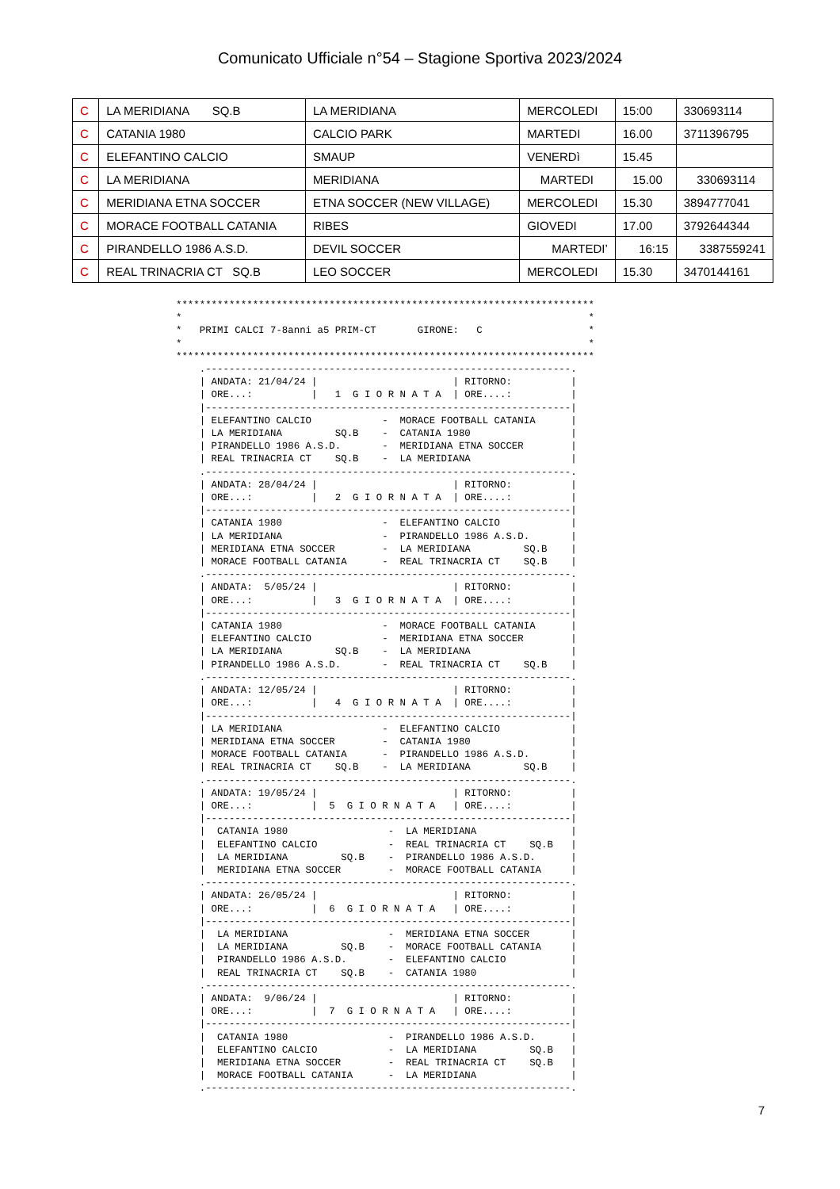Comunicato Ufficiale n°54 – Stagione Sportiva 2023/2024
| C | LA MERIDIANA SQ.B | LA MERIDIANA | MERCOLEDI | 15:00 | 330693114 |
| C | CATANIA 1980 | CALCIO PARK | MARTEDI | 16.00 | 3711396795 |
| C | ELEFANTINO CALCIO | SMAUP | VENERDì | 15.45 | |
| C | LA MERIDIANA | MERIDIANA | MARTEDI | 15.00 | 330693114 |
| C | MERIDIANA ETNA SOCCER | ETNA SOCCER (NEW VILLAGE) | MERCOLEDI | 15.30 | 3894777041 |
| C | MORACE FOOTBALL CATANIA | RIBES | GIOVEDI | 17.00 | 3792644344 |
| C | PIRANDELLO 1986 A.S.D. | DEVIL SOCCER | MARTEDI’ | 16:15 | 3387559241 |
| C | REAL TRINACRIA CT SQ.B | LEO SOCCER | MERCOLEDI | 15.30 | 3470144161 |
***********************************************************************
*                                                                     *
*   PRIMI CALCI 7-8anni a5 PRIM-CT       GIRONE:   C                  *
*                                                                     *
***********************************************************************
    .--------------------------------------------------------------.
    | ANDATA: 21/04/24 |                       | RITORNO:          |
    | ORE...:          |   1  G I O R N A T A  | ORE....:          |
    |--------------------------------------------------------------|
    | ELEFANTINO CALCIO            -  MORACE FOOTBALL CATANIA      |
    | LA MERIDIANA         SQ.B    -  CATANIA 1980                 |
    | PIRANDELLO 1986 A.S.D.       -  MERIDIANA ETNA SOCCER        |
    | REAL TRINACRIA CT    SQ.B    -  LA MERIDIANA                 |
    .--------------------------------------------------------------.
    | ANDATA: 28/04/24 |                       | RITORNO:          |
    | ORE...:          |   2  G I O R N A T A  | ORE....:          |
    |--------------------------------------------------------------|
    | CATANIA 1980                 -  ELEFANTINO CALCIO            |
    | LA MERIDIANA                 -  PIRANDELLO 1986 A.S.D.       |
    | MERIDIANA ETNA SOCCER        -  LA MERIDIANA         SQ.B    |
    | MORACE FOOTBALL CATANIA      -  REAL TRINACRIA CT    SQ.B    |
    .--------------------------------------------------------------.
    | ANDATA:  5/05/24 |                       | RITORNO:          |
    | ORE...:          |   3  G I O R N A T A  | ORE....:          |
    |--------------------------------------------------------------|
    | CATANIA 1980                 -  MORACE FOOTBALL CATANIA      |
    | ELEFANTINO CALCIO            -  MERIDIANA ETNA SOCCER        |
    | LA MERIDIANA         SQ.B    -  LA MERIDIANA                 |
    | PIRANDELLO 1986 A.S.D.       -  REAL TRINACRIA CT    SQ.B    |
    .--------------------------------------------------------------.
    | ANDATA: 12/05/24 |                       | RITORNO:          |
    | ORE...:          |   4  G I O R N A T A  | ORE....:          |
    |--------------------------------------------------------------|
    | LA MERIDIANA                 -  ELEFANTINO CALCIO            |
    | MERIDIANA ETNA SOCCER        -  CATANIA 1980                 |
    | MORACE FOOTBALL CATANIA      -  PIRANDELLO 1986 A.S.D.       |
    | REAL TRINACRIA CT    SQ.B    -  LA MERIDIANA         SQ.B    |
    .--------------------------------------------------------------.
    | ANDATA: 19/05/24 |                       | RITORNO:          |
    | ORE...:          |  5  G I O R N A T A   | ORE....:          |
    |--------------------------------------------------------------|
    |  CATANIA 1980                 -  LA MERIDIANA                |
    |  ELEFANTINO CALCIO            -  REAL TRINACRIA CT    SQ.B   |
    |  LA MERIDIANA         SQ.B    -  PIRANDELLO 1986 A.S.D.      |
    |  MERIDIANA ETNA SOCCER        -  MORACE FOOTBALL CATANIA     |
    .--------------------------------------------------------------.
    | ANDATA: 26/05/24 |                       | RITORNO:          |
    | ORE...:          |  6  G I O R N A T A   | ORE....:          |
    |--------------------------------------------------------------|
    |  LA MERIDIANA                 -  MERIDIANA ETNA SOCCER       |
    |  LA MERIDIANA         SQ.B    -  MORACE FOOTBALL CATANIA     |
    |  PIRANDELLO 1986 A.S.D.       -  ELEFANTINO CALCIO           |
    |  REAL TRINACRIA CT    SQ.B    -  CATANIA 1980                |
    .--------------------------------------------------------------.
    | ANDATA:  9/06/24 |                       | RITORNO:          |
    | ORE...:          |  7  G I O R N A T A   | ORE....:          |
    |--------------------------------------------------------------|
    |  CATANIA 1980                 -  PIRANDELLO 1986 A.S.D.      |
    |  ELEFANTINO CALCIO            -  LA MERIDIANA         SQ.B   |
    |  MERIDIANA ETNA SOCCER        -  REAL TRINACRIA CT    SQ.B   |
    |  MORACE FOOTBALL CATANIA      -  LA MERIDIANA                |
    .--------------------------------------------------------------.
7